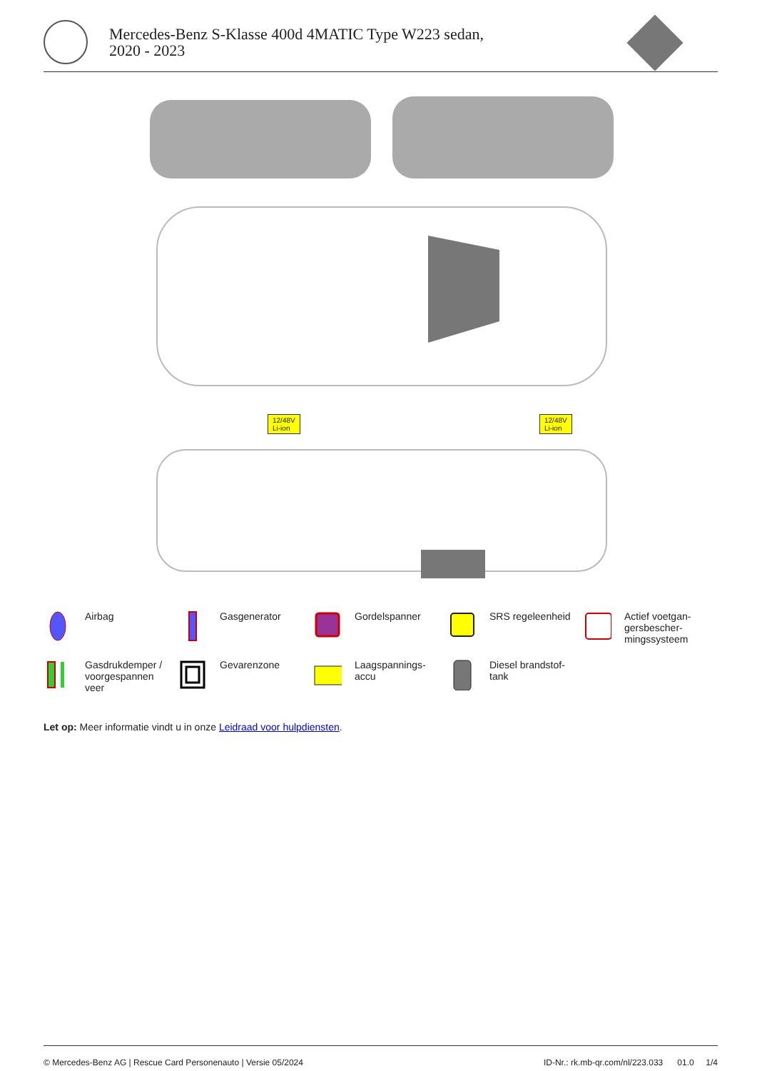Mercedes-Benz S-Klasse 400d 4MATIC Type W223 sedan, 2020 - 2023
12/48V
Li-ion
12/48V
Li-ion
Airbag
Gasgenerator
Gordelspanner
SRS regeleenheid
Actief voetgan-
gersbescher-
mingssysteem
Gasdrukdemper /
voorgespannen
veer
Gevarenzone
Laagspannings-
accu
Diesel brandstof-
tank
Let op: Meer informatie vindt u in onze Leidraad voor hulpdiensten.
© Mercedes-Benz AG | Rescue Card Personenauto | Versie 05/2024 ID-Nr.: rk.mb-qr.com/nl/223.033 01.0 1/4